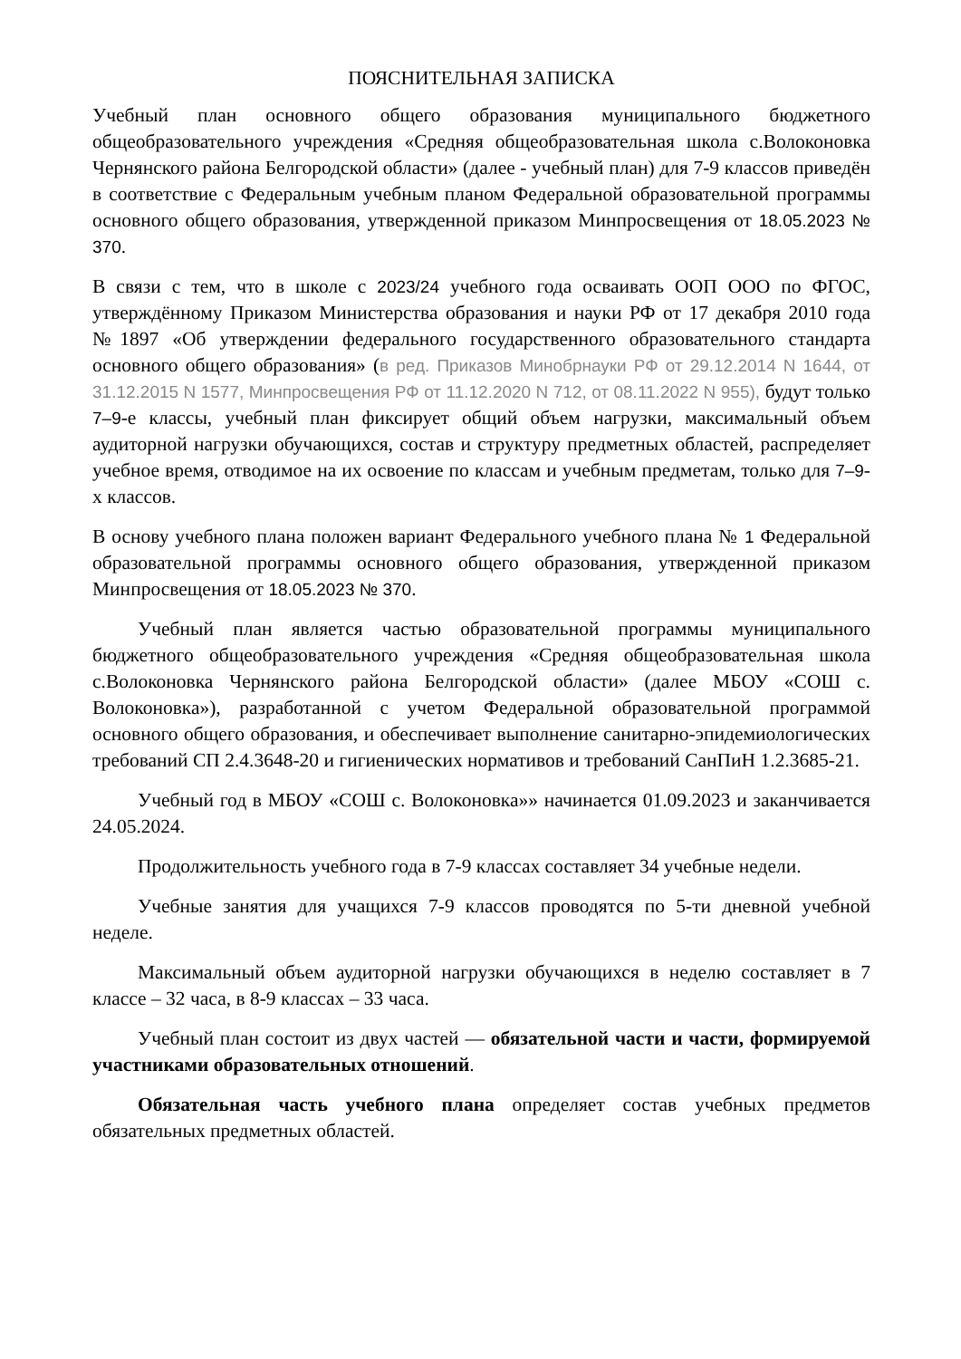ПОЯСНИТЕЛЬНАЯ ЗАПИСКА
Учебный план основного общего образования муниципального бюджетного общеобразовательного учреждения «Средняя общеобразовательная школа с.Волоконовка Чернянского района Белгородской области» (далее - учебный план) для 7-9 классов приведён в соответствие с Федеральным учебным планом Федеральной образовательной программы основного общего образования, утвержденной приказом Минпросвещения от 18.05.2023 № 370.
В связи с тем, что в школе с 2023/24 учебного года осваивать ООП ООО по ФГОС, утверждённому Приказом Министерства образования и науки РФ от 17 декабря 2010 года №1897 «Об утверждении федерального государственного образовательного стандарта основного общего образования» (в ред. Приказов Минобрнауки РФ от 29.12.2014 N 1644, от 31.12.2015 N 1577, Минпросвещения РФ от 11.12.2020 N 712, от 08.11.2022 N 955), будут только 7–9-е классы, учебный план фиксирует общий объем нагрузки, максимальный объем аудиторной нагрузки обучающихся, состав и структуру предметных областей, распределяет учебное время, отводимое на их освоение по классам и учебным предметам, только для 7–9-х классов.
В основу учебного плана положен вариант Федерального учебного плана № 1 Федеральной образовательной программы основного общего образования, утвержденной приказом Минпросвещения от 18.05.2023 № 370.
Учебный план является частью образовательной программы муниципального бюджетного общеобразовательного учреждения «Средняя общеобразовательная школа с.Волоконовка Чернянского района Белгородской области» (далее МБОУ «СОШ с. Волоконовка»), разработанной с учетом Федеральной образовательной программой основного общего образования, и обеспечивает выполнение санитарно-эпидемиологических требований СП 2.4.3648-20 и гигиенических нормативов и требований СанПиН 1.2.3685-21.
Учебный год в МБОУ «СОШ с. Волоконовка»» начинается 01.09.2023 и заканчивается 24.05.2024.
Продолжительность учебного года в 7-9 классах составляет 34 учебные недели.
Учебные занятия для учащихся 7-9 классов проводятся по 5-ти дневной учебной неделе.
Максимальный объем аудиторной нагрузки обучающихся в неделю составляет в 7 классе – 32 часа, в 8-9 классах – 33 часа.
Учебный план состоит из двух частей — обязательной части и части, формируемой участниками образовательных отношений.
Обязательная часть учебного плана определяет состав учебных предметов обязательных предметных областей.